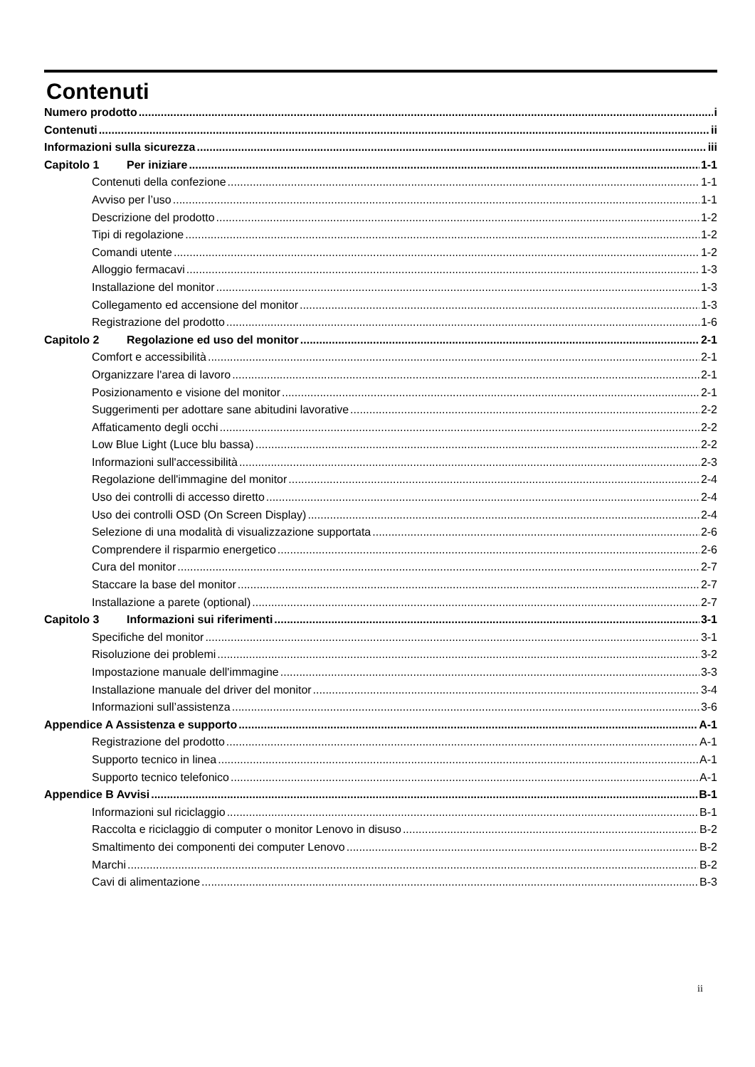Contenuti
Numero prodotto i
Contenuti ii
Informazioni sulla sicurezza iii
Capitolo 1 Per iniziare 1-1
Contenuti della confezione 1-1
Avviso per l’uso 1-1
Descrizione del prodotto 1-2
Tipi di regolazione 1-2
Comandi utente 1-2
Alloggio fermacavi 1-3
Installazione del monitor 1-3
Collegamento ed accensione del monitor 1-3
Registrazione del prodotto 1-6
Capitolo 2 Regolazione ed uso del monitor 2-1
Comfort e accessibilità 2-1
Organizzare l'area di lavoro 2-1
Posizionamento e visione del monitor 2-1
Suggerimenti per adottare sane abitudini lavorative 2-2
Affaticamento degli occhi 2-2
Low Blue Light (Luce blu bassa) 2-2
Informazioni sull'accessibilità 2-3
Regolazione dell'immagine del monitor 2-4
Uso dei controlli di accesso diretto 2-4
Uso dei controlli OSD (On Screen Display) 2-4
Selezione di una modalità di visualizzazione supportata 2-6
Comprendere il risparmio energetico 2-6
Cura del monitor 2-7
Staccare la base del monitor 2-7
Installazione a parete (optional) 2-7
Capitolo 3 Informazioni sui riferimenti 3-1
Specifiche del monitor 3-1
Risoluzione dei problemi 3-2
Impostazione manuale dell'immagine 3-3
Installazione manuale del driver del monitor 3-4
Informazioni sull’assistenza 3-6
Appendice A Assistenza e supporto A-1
Registrazione del prodotto A-1
Supporto tecnico in linea A-1
Supporto tecnico telefonico A-1
Appendice B Avvisi B-1
Informazioni sul riciclaggio B-1
Raccolta e riciclaggio di computer o monitor Lenovo in disuso B-2
Smaltimento dei componenti dei computer Lenovo B-2
Marchi B-2
Cavi di alimentazione B-3
ii